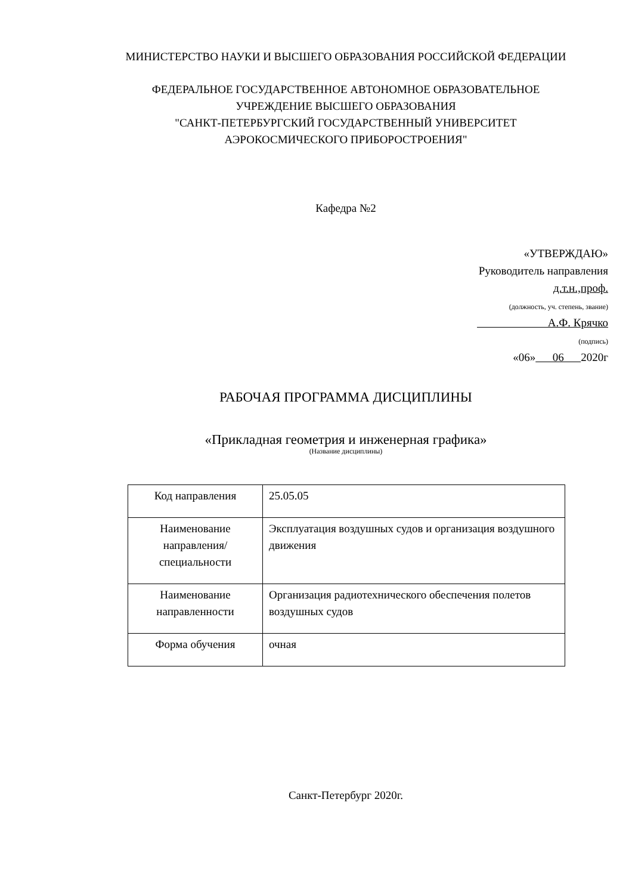МИНИСТЕРСТВО НАУКИ И ВЫСШЕГО ОБРАЗОВАНИЯ РОССИЙСКОЙ ФЕДЕРАЦИИ
ФЕДЕРАЛЬНОЕ ГОСУДАРСТВЕННОЕ АВТОНОМНОЕ ОБРАЗОВАТЕЛЬНОЕ
УЧРЕЖДЕНИЕ ВЫСШЕГО ОБРАЗОВАНИЯ
"САНКТ-ПЕТЕРБУРГСКИЙ ГОСУДАРСТВЕННЫЙ УНИВЕРСИТЕТ
АЭРОКОСМИЧЕСКОГО ПРИБОРОСТРОЕНИЯ"
Кафедра №2
«УТВЕРЖДАЮ»
Руководитель направления
д.т.н.,проф.
(должность, уч. степень, звание)
А.Ф. Крячко
(подпись)
«06» 06 2020г
РАБОЧАЯ ПРОГРАММА ДИСЦИПЛИНЫ
«Прикладная геометрия и инженерная графика»
(Название дисциплины)
| Код направления | 25.05.05 |
| Наименование направления/ специальности | Эксплуатация воздушных судов и организация воздушного движения |
| Наименование направленности | Организация радиотехнического обеспечения полетов воздушных судов |
| Форма обучения | очная |
Санкт-Петербург 2020г.